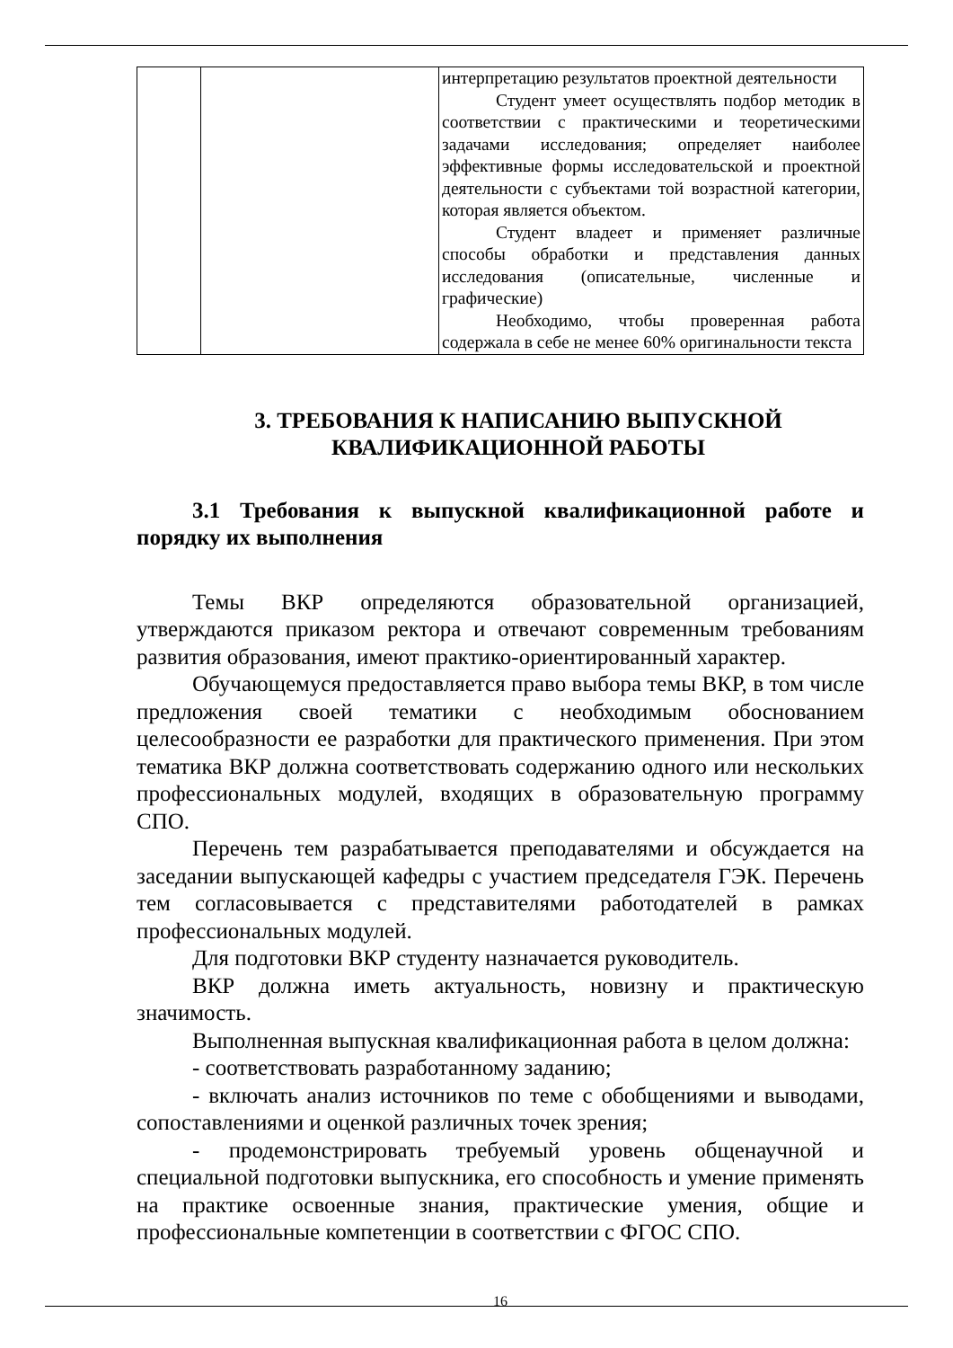| | | интерпретацию результатов проектной деятельности Студент умеет осуществлять подбор методик в соответствии с практическими и теоретическими задачами исследования; определяет наиболее эффективные формы исследовательской и проектной деятельности с субъектами той возрастной категории, которая является объектом. Студент владеет и применяет различные способы обработки и представления данных исследования (описательные, численные и графические) Необходимо, чтобы проверенная работа содержала в себе не менее 60% оригинальности текста |
3. ТРЕБОВАНИЯ К НАПИСАНИЮ ВЫПУСКНОЙ
КВАЛИФИКАЦИОННОЙ РАБОТЫ
3.1 Требования к выпускной квалификационной работе и порядку их выполнения
Темы ВКР определяются образовательной организацией, утверждаются приказом ректора и отвечают современным требованиям развития образования, имеют практико-ориентированный характер.
Обучающемуся предоставляется право выбора темы ВКР, в том числе предложения своей тематики с необходимым обоснованием целесообразности ее разработки для практического применения. При этом тематика ВКР должна соответствовать содержанию одного или нескольких профессиональных модулей, входящих в образовательную программу СПО.
Перечень тем разрабатывается преподавателями и обсуждается на заседании выпускающей кафедры с участием председателя ГЭК. Перечень тем согласовывается с представителями работодателей в рамках профессиональных модулей.
Для подготовки ВКР студенту назначается руководитель.
ВКР должна иметь актуальность, новизну и практическую значимость.
Выполненная выпускная квалификационная работа в целом должна:
- соответствовать разработанному заданию;
- включать анализ источников по теме с обобщениями и выводами, сопоставлениями и оценкой различных точек зрения;
- продемонстрировать требуемый уровень общенаучной и специальной подготовки выпускника, его способность и умение применять на практике освоенные знания, практические умения, общие и профессиональные компетенции в соответствии с ФГОС СПО.
16